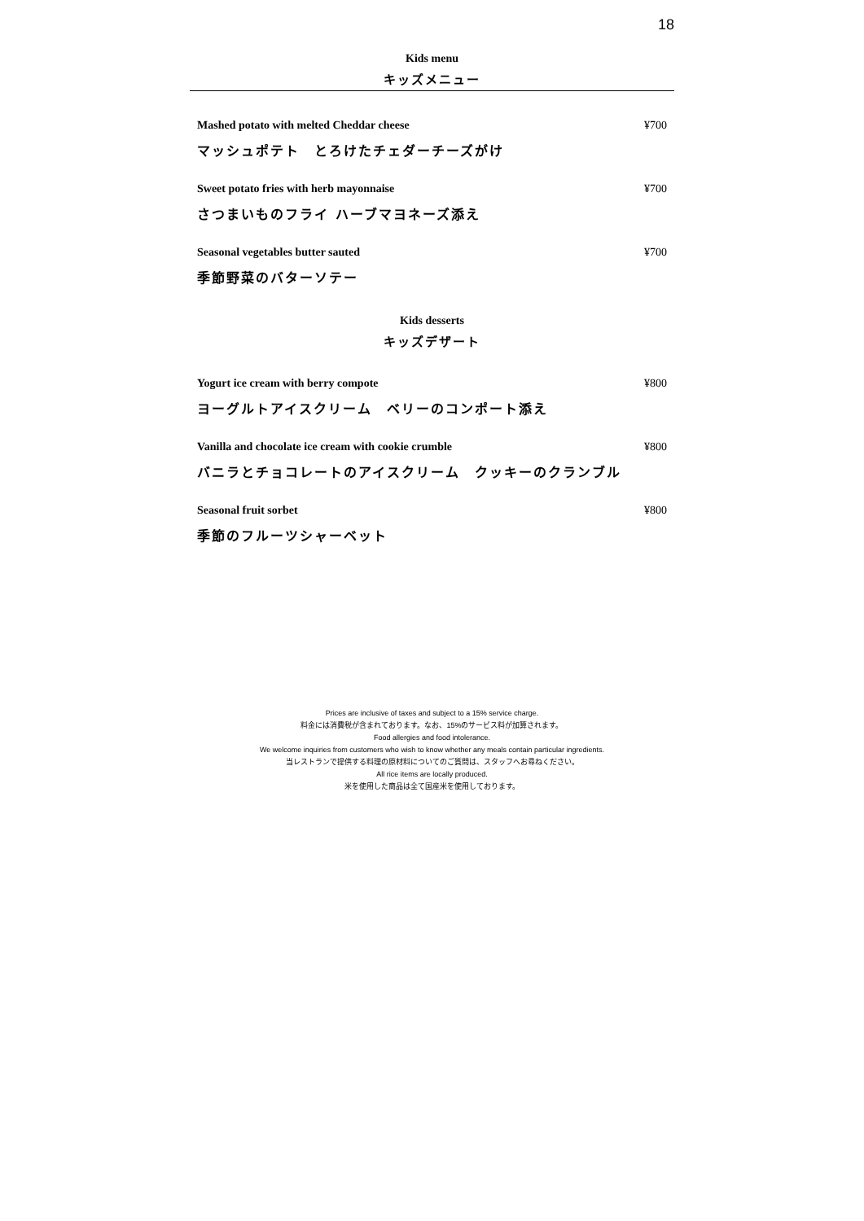18
Kids menu
キッズメニュー
Mashed potato with melted Cheddar cheese ¥700
マッシュポテト　とろけたチェダーチーズがけ
Sweet potato fries with herb mayonnaise ¥700
さつまいものフライ ハーブマヨネーズ添え
Seasonal vegetables butter sauted ¥700
季節野菜のバターソテー
Kids desserts
キッズデザート
Yogurt ice cream with berry compote ¥800
ヨーグルトアイスクリーム　ベリーのコンポート添え
Vanilla and chocolate ice cream with cookie crumble ¥800
バニラとチョコレートのアイスクリーム　クッキーのクランブル
Seasonal fruit sorbet ¥800
季節のフルーツシャーベット
Prices are inclusive of taxes and subject to a 15% service charge.
料金には消費税が含まれております。なお、15%のサービス料が加算されます。
Food allergies and food intolerance.
We welcome inquiries from customers who wish to know whether any meals contain particular ingredients.
当レストランで提供する料理の原材料についてのご質問は、スタッフへお尋ねください。
All rice items are locally produced.
米を使用した商品は全て国産米を使用しております。